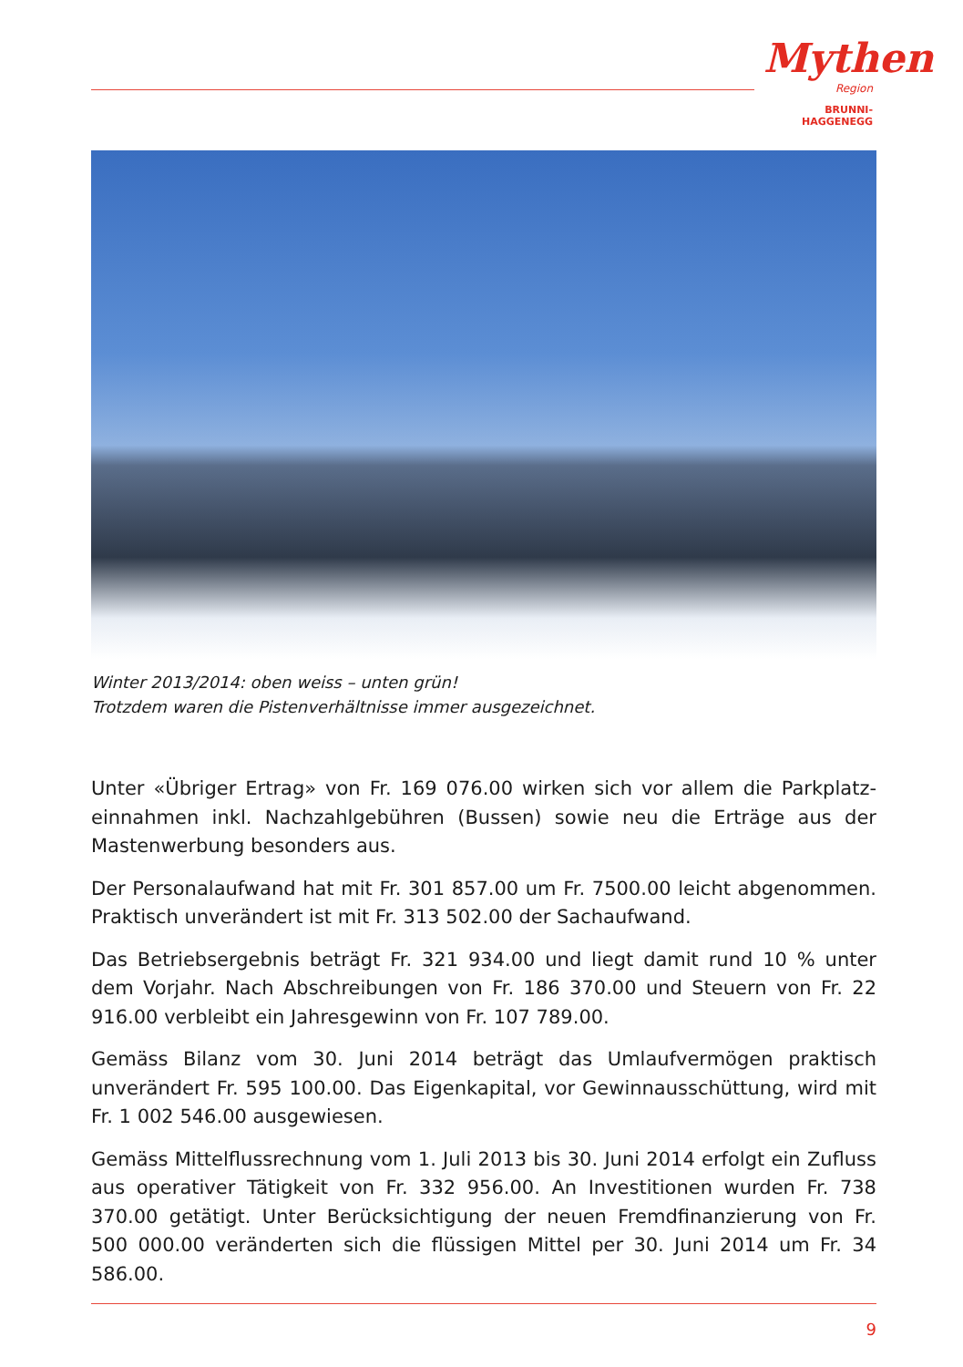Mythen
Region
BRUNNI-HAGGENEGG
Winter 2013/2014: oben weiss – unten grün!
Trotzdem waren die Pistenverhältnisse immer ausgezeichnet.
Unter «Übriger Ertrag» von Fr. 169 076.00 wirken sich vor allem die Parkplatz­einnahmen inkl. Nachzahlgebühren (Bussen) sowie neu die Erträge aus der Mastenwerbung besonders aus.
Der Personalaufwand hat mit Fr. 301 857.00 um Fr. 7500.00 leicht abgenom­men. Praktisch unverändert ist mit Fr. 313 502.00 der Sachaufwand.
Das Betriebsergebnis beträgt Fr. 321 934.00 und liegt damit rund 10 % unter dem Vorjahr. Nach Abschreibungen von Fr. 186 370.00 und Steuern von Fr. 22 916.00 verbleibt ein Jahresgewinn von Fr. 107 789.00.
Gemäss Bilanz vom 30. Juni 2014 beträgt das Umlaufvermögen praktisch unverändert Fr. 595 100.00. Das Eigenkapital, vor Gewinnausschüttung, wird mit Fr. 1 002 546.00 ausgewiesen.
Gemäss Mittelflussrechnung vom 1. Juli 2013 bis 30. Juni 2014 erfolgt ein Zufluss aus operativer Tätigkeit von Fr. 332 956.00. An Investitionen wurden Fr. 738 370.00 getätigt. Unter Berücksichtigung der neuen Fremdfinanzierung von Fr. 500 000.00 veränderten sich die flüssigen Mittel per 30. Juni 2014 um Fr. 34 586.00.
9